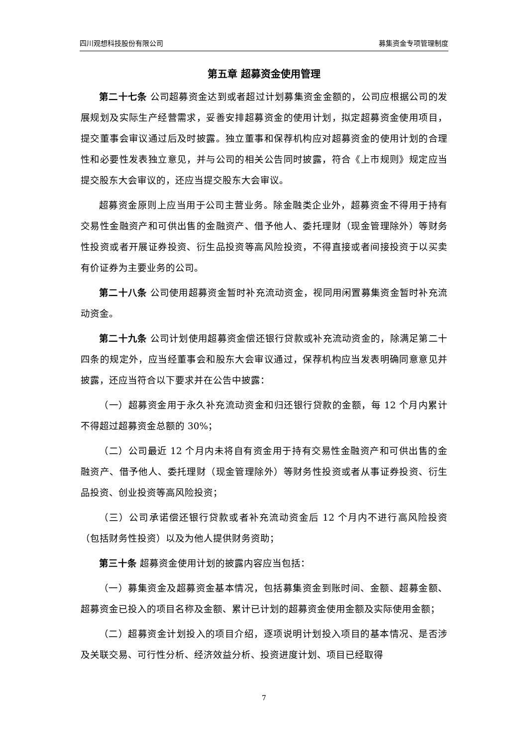四川观想科技股份有限公司 募集资金专项管理制度
第五章 超募资金使用管理
第二十七条 公司超募资金达到或者超过计划募集资金金额的，公司应根据公司的发展规划及实际生产经营需求，妥善安排超募资金的使用计划，拟定超募资金使用项目，提交董事会审议通过后及时披露。独立董事和保荐机构应对超募资金的使用计划的合理性和必要性发表独立意见，并与公司的相关公告同时披露，符合《上市规则》规定应当提交股东大会审议的，还应当提交股东大会审议。
超募资金原则上应当用于公司主营业务。除金融类企业外，超募资金不得用于持有交易性金融资产和可供出售的金融资产、借予他人、委托理财（现金管理除外）等财务性投资或者开展证券投资、衍生品投资等高风险投资，不得直接或者间接投资于以买卖有价证券为主要业务的公司。
第二十八条 公司使用超募资金暂时补充流动资金，视同用闲置募集资金暂时补充流动资金。
第二十九条 公司计划使用超募资金偿还银行贷款或补充流动资金的，除满足第二十四条的规定外，应当经董事会和股东大会审议通过，保荐机构应当发表明确同意意见并披露，还应当符合以下要求并在公告中披露：
（一）超募资金用于永久补充流动资金和归还银行贷款的金额，每 12 个月内累计不得超过超募资金总额的 30%；
（二）公司最近 12 个月内未将自有资金用于持有交易性金融资产和可供出售的金融资产、借予他人、委托理财（现金管理除外）等财务性投资或者从事证券投资、衍生品投资、创业投资等高风险投资；
（三）公司承诺偿还银行贷款或者补充流动资金后 12 个月内不进行高风险投资（包括财务性投资）以及为他人提供财务资助；
第三十条 超募资金使用计划的披露内容应当包括：
（一）募集资金及超募资金基本情况，包括募集资金到账时间、金额、超募金额、超募资金已投入的项目名称及金额、累计已计划的超募资金使用金额及实际使用金额；
（二）超募资金计划投入的项目介绍，逐项说明计划投入项目的基本情况、是否涉及关联交易、可行性分析、经济效益分析、投资进度计划、项目已经取得
7